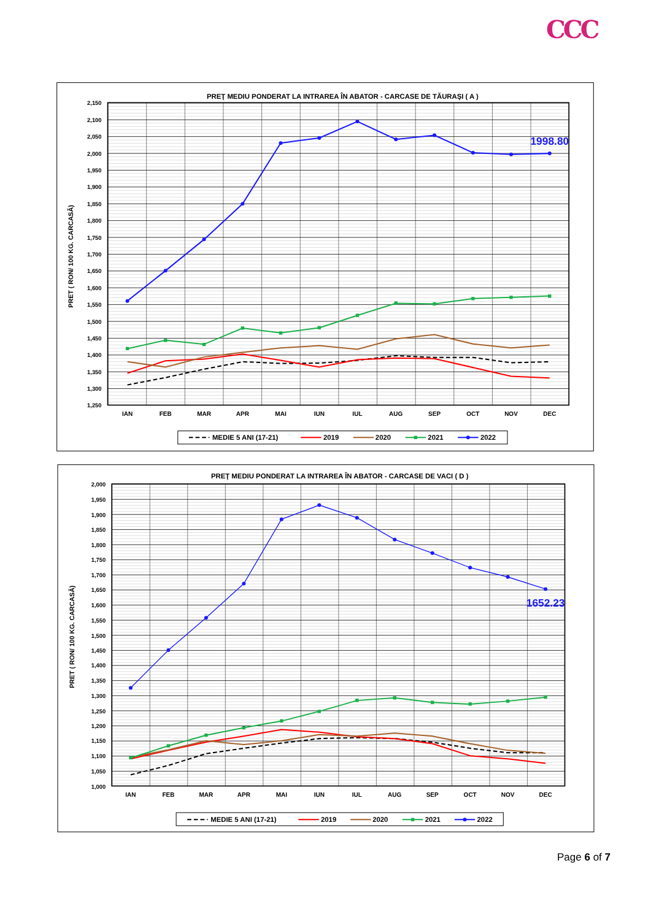CCC
PREŢ MEDIU PONDERAT LA INTRAREA ÎN ABATOR - CARCASE DE TĂURAŞI ( A )
2,150
2,100
2,050
2,000
1,950
1,900
1,850
1,800
1,750
1,700
1,650
1,600
1,550
1,500
1,450
1,400
1,350
1,300
1,250
PRET ( RON/ 100 KG. CARCASĂ)
IAN
FEB
MAR
APR
MAI
IUN
IUL
AUG
SEP
OCT
NOV
DEC
1998.80
MEDIE 5 ANI (17-21)
2019
2020
2021
2022
PREŢ MEDIU PONDERAT LA INTRAREA ÎN ABATOR - CARCASE DE VACI ( D )
2,000
1,950
1,900
1,850
1,800
1,750
1,700
1,650
1,600
1,550
1,500
1,450
1,400
1,350
1,300
1,250
1,200
1,150
1,100
1,050
1,000
PRET ( RON/ 100 KG. CARCASĂ)
IAN
FEB
MAR
APR
MAI
IUN
IUL
AUG
SEP
OCT
NOV
DEC
1652.23
MEDIE 5 ANI (17-21)
2019
2020
2021
2022
Page 6 of 7